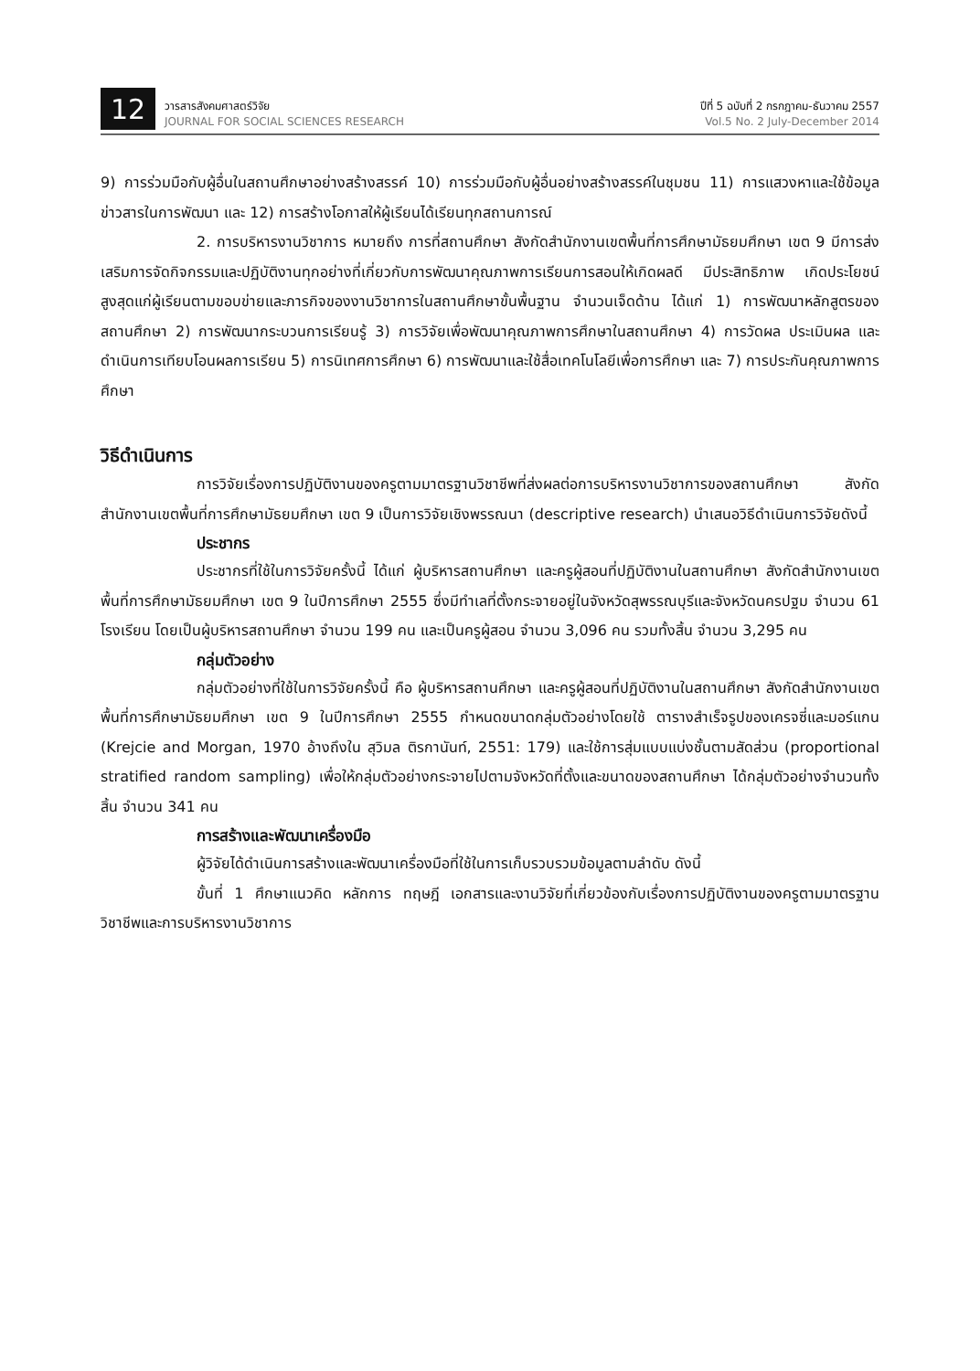12
วารสารสังคมศาสตร์วิจัย
JOURNAL FOR SOCIAL SCIENCES RESEARCH
ปีที่ 5 ฉบับที่ 2 กรกฎาคม-ธันวาคม 2557
Vol.5 No. 2 July-December 2014
9) การร่วมมือกับผู้อื่นในสถานศึกษาอย่างสร้างสรรค์ 10) การร่วมมือกับผู้อื่นอย่างสร้างสรรค์ในชุมชน 11) การแสวงหาและใช้ข้อมูลข่าวสารในการพัฒนา และ 12) การสร้างโอกาสให้ผู้เรียนได้เรียนทุกสถานการณ์
2. การบริหารงานวิชาการ หมายถึง การที่สถานศึกษา สังกัดสำนักงานเขตพื้นที่การศึกษามัธยมศึกษา เขต 9 มีการส่งเสริมการจัดกิจกรรมและปฏิบัติงานทุกอย่างที่เกี่ยวกับการพัฒนาคุณภาพการเรียนการสอนให้เกิดผลดี มีประสิทธิภาพ เกิดประโยชน์สูงสุดแก่ผู้เรียนตามขอบข่ายและภารกิจของงานวิชาการในสถานศึกษาขั้นพื้นฐาน จำนวนเจ็ดด้าน ได้แก่ 1) การพัฒนาหลักสูตรของสถานศึกษา 2) การพัฒนากระบวนการเรียนรู้ 3) การวิจัยเพื่อพัฒนาคุณภาพการศึกษาในสถานศึกษา 4) การวัดผล ประเมินผล และดำเนินการเทียบโอนผลการเรียน 5) การนิเทศการศึกษา 6) การพัฒนาและใช้สื่อเทคโนโลยีเพื่อการศึกษา และ 7) การประกันคุณภาพการศึกษา
วิธีดำเนินการ
การวิจัยเรื่องการปฏิบัติงานของครูตามมาตรฐานวิชาชีพที่ส่งผลต่อการบริหารงานวิชาการของสถานศึกษา สังกัดสำนักงานเขตพื้นที่การศึกษามัธยมศึกษา เขต 9 เป็นการวิจัยเชิงพรรณนา (descriptive research) นำเสนอวิธีดำเนินการวิจัยดังนี้
ประชากร
ประชากรที่ใช้ในการวิจัยครั้งนี้ ได้แก่ ผู้บริหารสถานศึกษา และครูผู้สอนที่ปฏิบัติงานในสถานศึกษา สังกัดสำนักงานเขตพื้นที่การศึกษามัธยมศึกษา เขต 9 ในปีการศึกษา 2555 ซึ่งมีทำเลที่ตั้งกระจายอยู่ในจังหวัดสุพรรณบุรีและจังหวัดนครปฐม จำนวน 61 โรงเรียน โดยเป็นผู้บริหารสถานศึกษา จำนวน 199 คน และเป็นครูผู้สอน จำนวน 3,096 คน รวมทั้งสิ้น จำนวน 3,295 คน
กลุ่มตัวอย่าง
กลุ่มตัวอย่างที่ใช้ในการวิจัยครั้งนี้ คือ ผู้บริหารสถานศึกษา และครูผู้สอนที่ปฏิบัติงานในสถานศึกษา สังกัดสำนักงานเขตพื้นที่การศึกษามัธยมศึกษา เขต 9 ในปีการศึกษา 2555 กำหนดขนาดกลุ่มตัวอย่างโดยใช้ ตารางสำเร็จรูปของเครจซี่และมอร์แกน (Krejcie and Morgan, 1970 อ้างถึงใน สุวิมล ติรกานันท์, 2551: 179) และใช้การสุ่มแบบแบ่งชั้นตามสัดส่วน (proportional stratified random sampling) เพื่อให้กลุ่มตัวอย่างกระจายไปตามจังหวัดที่ตั้งและขนาดของสถานศึกษา ได้กลุ่มตัวอย่างจำนวนทั้งสิ้น จำนวน 341 คน
การสร้างและพัฒนาเครื่องมือ
ผู้วิจัยได้ดำเนินการสร้างและพัฒนาเครื่องมือที่ใช้ในการเก็บรวบรวมข้อมูลตามลำดับ ดังนี้
ขั้นที่ 1 ศึกษาแนวคิด หลักการ ทฤษฎี เอกสารและงานวิจัยที่เกี่ยวข้องกับเรื่องการปฏิบัติงานของครูตามมาตรฐานวิชาชีพและการบริหารงานวิชาการ